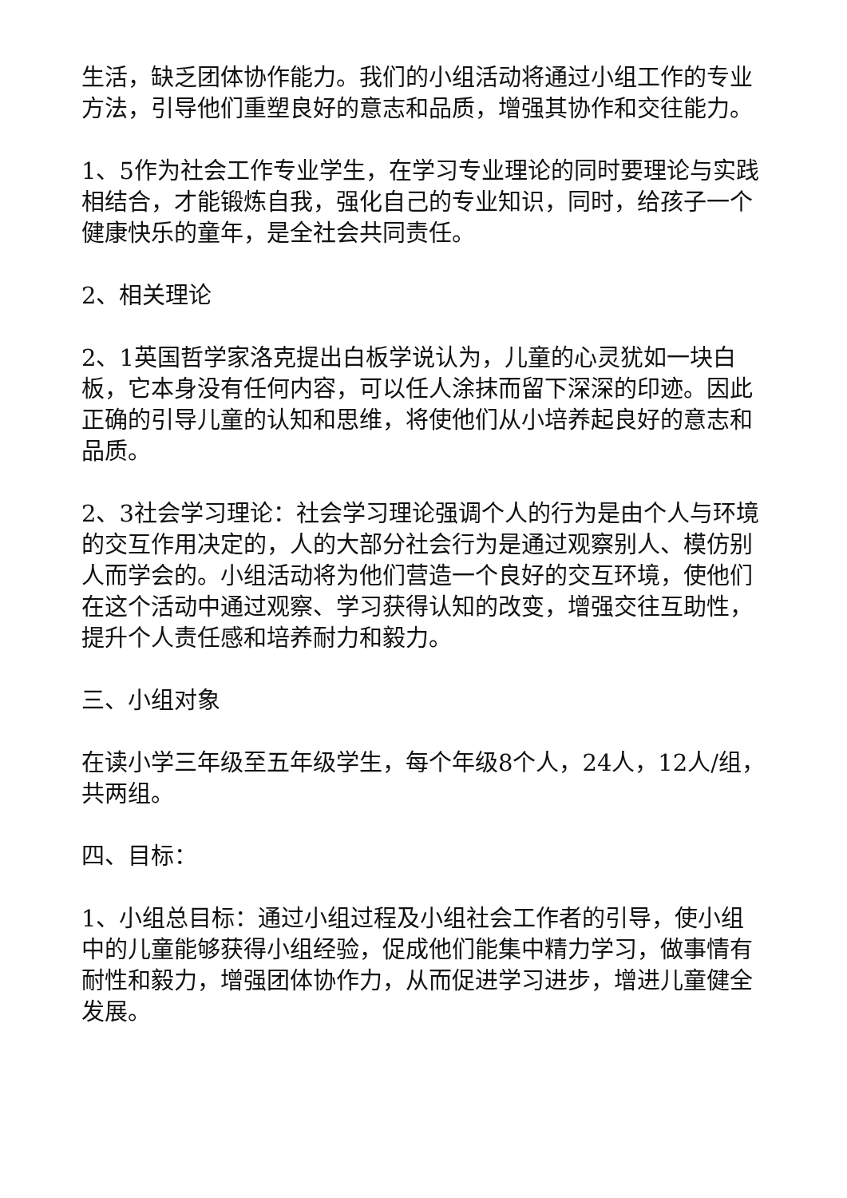生活，缺乏团体协作能力。我们的小组活动将通过小组工作的专业方法，引导他们重塑良好的意志和品质，增强其协作和交往能力。
1、5作为社会工作专业学生，在学习专业理论的同时要理论与实践相结合，才能锻炼自我，强化自己的专业知识，同时，给孩子一个健康快乐的童年，是全社会共同责任。
2、相关理论
2、1英国哲学家洛克提出白板学说认为，儿童的心灵犹如一块白板，它本身没有任何内容，可以任人涂抹而留下深深的印迹。因此正确的引导儿童的认知和思维，将使他们从小培养起良好的意志和品质。
2、3社会学习理论：社会学习理论强调个人的行为是由个人与环境的交互作用决定的，人的大部分社会行为是通过观察别人、模仿别人而学会的。小组活动将为他们营造一个良好的交互环境，使他们在这个活动中通过观察、学习获得认知的改变，增强交往互助性，提升个人责任感和培养耐力和毅力。
三、小组对象
在读小学三年级至五年级学生，每个年级8个人，24人，12人/组，共两组。
四、目标：
1、小组总目标：通过小组过程及小组社会工作者的引导，使小组中的儿童能够获得小组经验，促成他们能集中精力学习，做事情有耐性和毅力，增强团体协作力，从而促进学习进步，增进儿童健全发展。